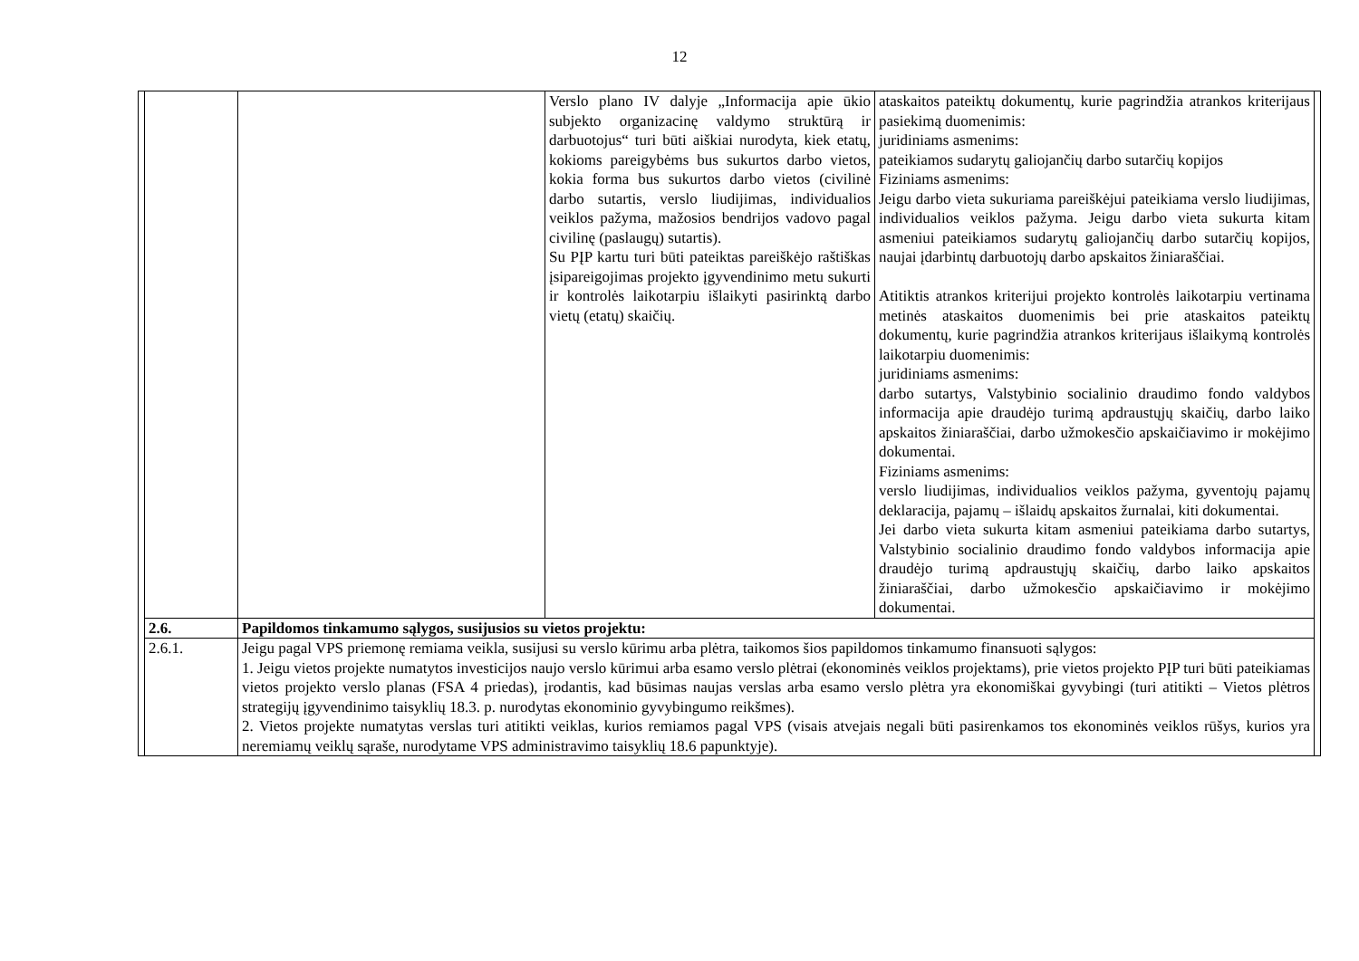12
| | | | Verslo plano IV dalyje „Informacija apie ūkio subjekto organizacinę valdymo struktūrą ir darbuotojus“ turi būti aiškiai nurodyta, kiek etatų, kokioms pareigybėms bus sukurtos darbo vietos, kokia forma bus sukurtos darbo vietos (civilinė darbo sutartis, verslo liudijimas, individualios veiklos pažyma, mažosios bendrijos vadovo pagal civilinę (paslaugų) sutartis). Su PĮP kartu turi būti pateiktas pareiškėjo raštiškas įsipareigojimas projekto įgyvendinimo metu sukurti ir kontrolės laikotarpiu išlaikyti pasirinktą darbo vietų (etatų) skaičių. | ataskaitos pateiktų dokumentų, kurie pagrindžia atrankos kriterijaus pasiekimą duomenimis: juridiniams asmenims: pateikiamos sudarytų galiojančių darbo sutarčių kopijos Fiziniams asmenims: Jeigu darbo vieta sukuriama pareiškėjui pateikiama verslo liudijimas, individualios veiklos pažyma. Jeigu darbo vieta sukurta kitam asmeniui pateikiamos sudarytų galiojančių darbo sutarčių kopijos, naujai įdarbintų darbuotojų darbo apskaitos žiniaraščiai. Atitiktis atrankos kriterijui projekto kontrolės laikotarpiu vertinama metinės ataskaitos duomenimis bei prie ataskaitos pateiktų dokumentų, kurie pagrindžia atrankos kriterijaus išlaikymą kontrolės laikotarpiu duomenimis: juridiniams asmenims: darbo sutartys, Valstybinio socialinio draudimo fondo valdybos informacija apie draudėjo turimą apdraustųjų skaičių, darbo laiko apskaitos žiniaraščiai, darbo užmokesčio apskaičiavimo ir mokėjimo dokumentai. Fiziniams asmenims: verslo liudijimas, individualios veiklos pažyma, gyventojų pajamų deklaracija, pajamų – išlaidų apskaitos žurnalai, kiti dokumentai. Jei darbo vieta sukurta kitam asmeniui pateikiama darbo sutartys, Valstybinio socialinio draudimo fondo valdybos informacija apie draudėjo turimą apdraustųjų skaičių, darbo laiko apskaitos žiniaraščiai, darbo užmokesčio apskaičiavimo ir mokėjimo dokumentai. | |
| | 2.6. | Papildomos tinkamumo sąlygos, susijusios su vietos projektu: | | | |
| | 2.6.1. | Jeigu pagal VPS priemonę remiama veikla, susijusi su verslo kūrimu arba plėtra, taikomos šios papildomos tinkamumo finansuoti sąlygos: 1. Jeigu vietos projekte numatytos investicijos naujo verslo kūrimui arba esamo verslo plėtrai (ekonominės veiklos projektams), prie vietos projekto PĮP turi būti pateikiamas vietos projekto verslo planas (FSA 4 priedas), įrodantis, kad būsimas naujas verslas arba esamo verslo plėtra yra ekonomiškai gyvybingi (turi atitikti – Vietos plėtros strategijų įgyvendinimo taisyklių 18.3. p. nurodytas ekonominio gyvybingumo reikšmes). 2. Vietos projekte numatytas verslas turi atitikti veiklas, kurios remiamos pagal VPS (visais atvejais negali būti pasirenkamos tos ekonominės veiklos rūšys, kurios yra neremiamų veiklų sąraše, nurodytame VPS administravimo taisyklių 18.6 papunktyje). | | | |